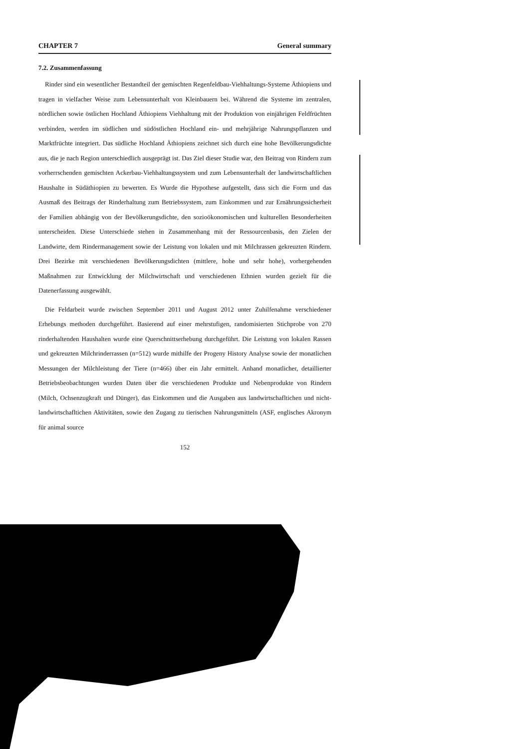CHAPTER 7 General summary
7.2. Zusammenfassung
Rinder sind ein wesentlicher Bestandteil der gemischten Regenfeldbau-Viehhaltungs-Systeme Äthiopiens und tragen in vielfacher Weise zum Lebensunterhalt von Kleinbauern bei. Während die Systeme im zentralen, nördlichen sowie östlichen Hochland Äthiopiens Viehhaltung mit der Produktion von einjährigen Feldfrüchten verbinden, werden im südlichen und südöstlichen Hochland ein- und mehrjährige Nahrungspflanzen und Marktfrüchte integriert. Das südliche Hochland Äthiopiens zeichnet sich durch eine hohe Bevölkerungsdichte aus, die je nach Region unterschiedlich ausgeprägt ist. Das Ziel dieser Studie war, den Beitrag von Rindern zum vorherrschenden gemischten Ackerbau-Viehhaltungssystem und zum Lebensunterhalt der landwirtschaftlichen Haushalte in Südäthiopien zu bewerten. Es Wurde die Hypothese aufgestellt, dass sich die Form und das Ausmaß des Beitrags der Rinderhaltung zum Betriebssystem, zum Einkommen und zur Ernährungssicherheit der Familien abhängig von der Bevölkerungsdichte, den sozioökonomischen und kulturellen Besonderheiten unterscheiden. Diese Unterschiede stehen in Zusammenhang mit der Ressourcenbasis, den Zielen der Landwirte, dem Rindermanagement sowie der Leistung von lokalen und mit Milchrassen gekreuzten Rindern. Drei Bezirke mit verschiedenen Bevölkerungsdichten (mittlere, hohe und sehr hohe), vorhergehenden Maßnahmen zur Entwicklung der Milchwirtschaft und verschiedenen Ethnien wurden gezielt für die Datenerfassung ausgewählt.
Die Feldarbeit wurde zwischen September 2011 und August 2012 unter Zuhilfenahme verschiedener Erhebungs methoden durchgeführt. Basierend auf einer mehrstufigen, randomisierten Stichprobe von 270 rinderhaltenden Haushalten wurde eine Querschnittserhebung durchgeführt. Die Leistung von lokalen Rassen und gekreuzten Milchrinderrassen (n=512) wurde mithilfe der Progeny History Analyse sowie der monatlichen Messungen der Milchleistung der Tiere (n=466) über ein Jahr ermittelt. Anhand monatlicher, detaillierter Betriebsbeobachtungen wurden Daten über die verschiedenen Produkte und Nebenprodukte von Rindern (Milch, Ochsenzugkraft und Dünger), das Einkommen und die Ausgaben aus landwirtschafltichen und nicht-landwirtschafltichen Aktivitäten, sowie den Zugang zu tierischen Nahrungsmitteln (ASF, englisches Akronym für animal source
152